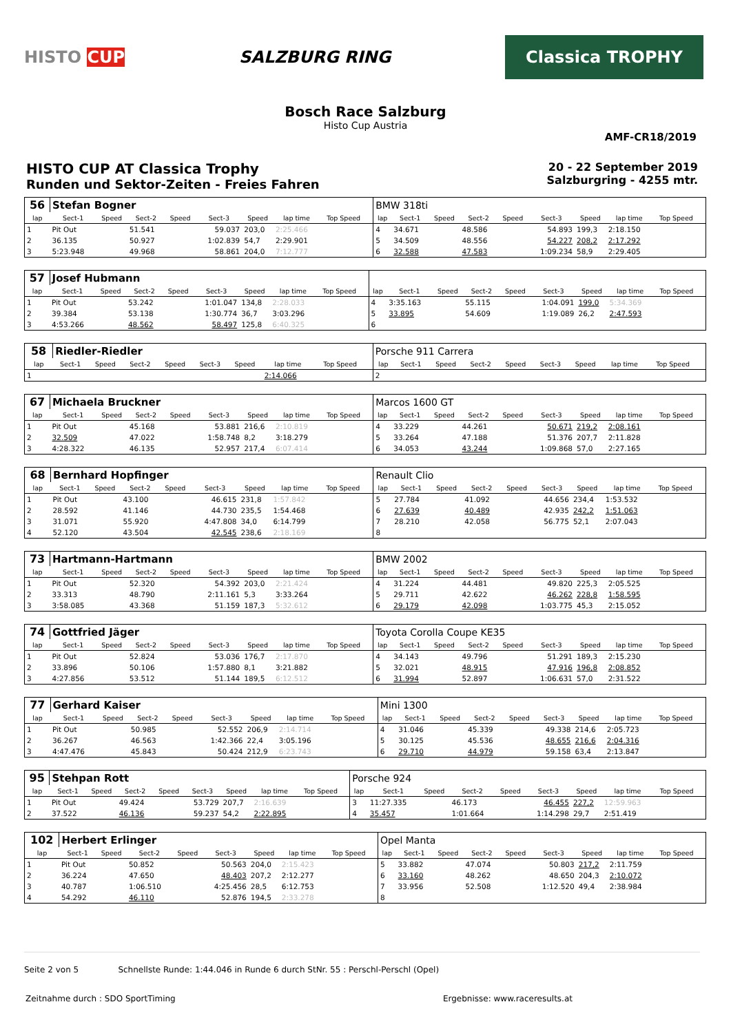HISTO CUP SALZBURG RING
Classica TROPHY
Bosch Race Salzburg
Histo Cup Austria
AMF-CR18/2019
HISTO CUP AT Classica Trophy
Runden und Sektor-Zeiten - Freies Fahren
20 - 22 September 2019
Salzburgring - 4255 mtr.
| 56 | Stefan Bogner | | | | | | | | | BMW 318ti | | | | | | | | | |
| lap | Sect-1 | Speed | Sect-2 | Speed | Sect-3 | Speed | lap time | Top Speed | | lap | Sect-1 | Speed | Sect-2 | Speed | Sect-3 | Speed | lap time | Top Speed | |
| 1 | Pit Out | | 51.541 | | 59.037 | 203,0 | 2:25.466 | | | 4 | 34.671 | | 48.586 | | 54.893 | 199,3 | 2:18.150 | | |
| 2 | 36.135 | | 50.927 | | 1:02.839 | 54,7 | 2:29.901 | | | 5 | 34.509 | | 48.556 | | 54.227 | 208,2 | 2:17.292 | | |
| 3 | 5:23.948 | | 49.968 | | 58.861 | 204,0 | 7:12.777 | | | 6 | 32.588 | | 47.583 | | 1:09.234 | 58,9 | 2:29.405 | | |
| 57 | Josef Hubmann | | | | | | | | | | | | | | | | | | |
| lap | Sect-1 | Speed | Sect-2 | Speed | Sect-3 | Speed | lap time | Top Speed | | lap | Sect-1 | Speed | Sect-2 | Speed | Sect-3 | Speed | lap time | Top Speed | |
| 1 | Pit Out | | 53.242 | | 1:01.047 | 134,8 | 2:28.033 | | | 4 | 3:35.163 | | 55.115 | | 1:04.091 | 199,0 | 5:34.369 | | |
| 2 | 39.384 | | 53.138 | | 1:30.774 | 36,7 | 3:03.296 | | | 5 | 33.895 | | 54.609 | | 1:19.089 | 26,2 | 2:47.593 | | |
| 3 | 4:53.266 | | 48.562 | | 58.497 | 125,8 | 6:40.325 | | | 6 | | | | | | | | | |
| 58 | Riedler-Riedler | | | | | | | | | Porsche 911 Carrera | | | | | | | | | |
| lap | Sect-1 | Speed | Sect-2 | Speed | Sect-3 | Speed | lap time | Top Speed | | lap | Sect-1 | Speed | Sect-2 | Speed | Sect-3 | Speed | lap time | Top Speed | |
| 1 | | | | | | | 2:14.066 | | | 2 | | | | | | | | | |
| 67 | Michaela Bruckner | | | | | | | | | Marcos 1600 GT | | | | | | | | | |
| lap | Sect-1 | Speed | Sect-2 | Speed | Sect-3 | Speed | lap time | Top Speed | | lap | Sect-1 | Speed | Sect-2 | Speed | Sect-3 | Speed | lap time | Top Speed | |
| 1 | Pit Out | | 45.168 | | 53.881 | 216,6 | 2:10.819 | | | 4 | 33.229 | | 44.261 | | 50.671 | 219,2 | 2:08.161 | | |
| 2 | 32.509 | | 47.022 | | 1:58.748 | 8,2 | 3:18.279 | | | 5 | 33.264 | | 47.188 | | 51.376 | 207,7 | 2:11.828 | | |
| 3 | 4:28.322 | | 46.135 | | 52.957 | 217,4 | 6:07.414 | | | 6 | 34.053 | | 43.244 | | 1:09.868 | 57,0 | 2:27.165 | | |
| 68 | Bernhard Hopfinger | | | | | | | | | Renault Clio | | | | | | | | | |
| lap | Sect-1 | Speed | Sect-2 | Speed | Sect-3 | Speed | lap time | Top Speed | | lap | Sect-1 | Speed | Sect-2 | Speed | Sect-3 | Speed | lap time | Top Speed | |
| 1 | Pit Out | | 43.100 | | 46.615 | 231,8 | 1:57.842 | | | 5 | 27.784 | | 41.092 | | 44.656 | 234,4 | 1:53.532 | | |
| 2 | 28.592 | | 41.146 | | 44.730 | 235,5 | 1:54.468 | | | 6 | 27.639 | | 40.489 | | 42.935 | 242,2 | 1:51.063 | | |
| 3 | 31.071 | | 55.920 | | 4:47.808 | 34,0 | 6:14.799 | | | 7 | 28.210 | | 42.058 | | 56.775 | 52,1 | 2:07.043 | | |
| 4 | 52.120 | | 43.504 | | 42.545 | 238,6 | 2:18.169 | | | 8 | | | | | | | | | |
| 73 | Hartmann-Hartmann | | | | | | | | | BMW 2002 | | | | | | | | | |
| lap | Sect-1 | Speed | Sect-2 | Speed | Sect-3 | Speed | lap time | Top Speed | | lap | Sect-1 | Speed | Sect-2 | Speed | Sect-3 | Speed | lap time | Top Speed | |
| 1 | Pit Out | | 52.320 | | 54.392 | 203,0 | 2:21.424 | | | 4 | 31.224 | | 44.481 | | 49.820 | 225,3 | 2:05.525 | | |
| 2 | 33.313 | | 48.790 | | 2:11.161 | 5,3 | 3:33.264 | | | 5 | 29.711 | | 42.622 | | 46.262 | 228,8 | 1:58.595 | | |
| 3 | 3:58.085 | | 43.368 | | 51.159 | 187,3 | 5:32.612 | | | 6 | 29.179 | | 42.098 | | 1:03.775 | 45,3 | 2:15.052 | | |
| 74 | Gottfried Jäger | | | | | | | | | Toyota Corolla Coupe KE35 | | | | | | | | | |
| lap | Sect-1 | Speed | Sect-2 | Speed | Sect-3 | Speed | lap time | Top Speed | | lap | Sect-1 | Speed | Sect-2 | Speed | Sect-3 | Speed | lap time | Top Speed | |
| 1 | Pit Out | | 52.824 | | 53.036 | 176,7 | 2:17.870 | | | 4 | 34.143 | | 49.796 | | 51.291 | 189,3 | 2:15.230 | | |
| 2 | 33.896 | | 50.106 | | 1:57.880 | 8,1 | 3:21.882 | | | 5 | 32.021 | | 48.915 | | 47.916 | 196,8 | 2:08.852 | | |
| 3 | 4:27.856 | | 53.512 | | 51.144 | 189,5 | 6:12.512 | | | 6 | 31.994 | | 52.897 | | 1:06.631 | 57,0 | 2:31.522 | | |
| 77 | Gerhard Kaiser | | | | | | | | | Mini 1300 | | | | | | | | | |
| lap | Sect-1 | Speed | Sect-2 | Speed | Sect-3 | Speed | lap time | Top Speed | | lap | Sect-1 | Speed | Sect-2 | Speed | Sect-3 | Speed | lap time | Top Speed | |
| 1 | Pit Out | | 50.985 | | 52.552 | 206,9 | 2:14.714 | | | 4 | 31.046 | | 45.339 | | 49.338 | 214,6 | 2:05.723 | | |
| 2 | 36.267 | | 46.563 | | 1:42.366 | 22,4 | 3:05.196 | | | 5 | 30.125 | | 45.536 | | 48.655 | 216,6 | 2:04.316 | | |
| 3 | 4:47.476 | | 45.843 | | 50.424 | 212,9 | 6:23.743 | | | 6 | 29.710 | | 44.979 | | 59.158 | 63,4 | 2:13.847 | | |
| 95 | Stehpan Rott | | | | | | | | | Porsche 924 | | | | | | | | | |
| lap | Sect-1 | Speed | Sect-2 | Speed | Sect-3 | Speed | lap time | Top Speed | | lap | Sect-1 | Speed | Sect-2 | Speed | Sect-3 | Speed | lap time | Top Speed | |
| 1 | Pit Out | | 49.424 | | 53.729 | 207,7 | 2:16.639 | | | 3 | 11:27.335 | | 46.173 | | 46.455 | 227,2 | 12:59.963 | | |
| 2 | 37.522 | | 46.136 | | 59.237 | 54,2 | 2:22.895 | | | 4 | 35.457 | | 1:01.664 | | 1:14.298 | 29,7 | 2:51.419 | | |
| 102 | Herbert Erlinger | | | | | | | | | Opel Manta | | | | | | | | | |
| lap | Sect-1 | Speed | Sect-2 | Speed | Sect-3 | Speed | lap time | Top Speed | | lap | Sect-1 | Speed | Sect-2 | Speed | Sect-3 | Speed | lap time | Top Speed | |
| 1 | Pit Out | | 50.852 | | 50.563 | 204,0 | 2:15.423 | | | 5 | 33.882 | | 47.074 | | 50.803 | 217,2 | 2:11.759 | | |
| 2 | 36.224 | | 47.650 | | 48.403 | 207,2 | 2:12.277 | | | 6 | 33.160 | | 48.262 | | 48.650 | 204,3 | 2:10.072 | | |
| 3 | 40.787 | | 1:06.510 | | 4:25.456 | 28,5 | 6:12.753 | | | 7 | 33.956 | | 52.508 | | 1:12.520 | 49,4 | 2:38.984 | | |
| 4 | 54.292 | | 46.110 | | 52.876 | 194,5 | 2:33.278 | | | 8 | | | | | | | | | |
Seite 2 von 5 Schnellste Runde: 1:44.046 in Runde 6 durch StNr. 55 : Perschl-Perschl (Opel)
Zeitnahme durch : SDO SportTiming Ergebnisse: www.raceresults.at